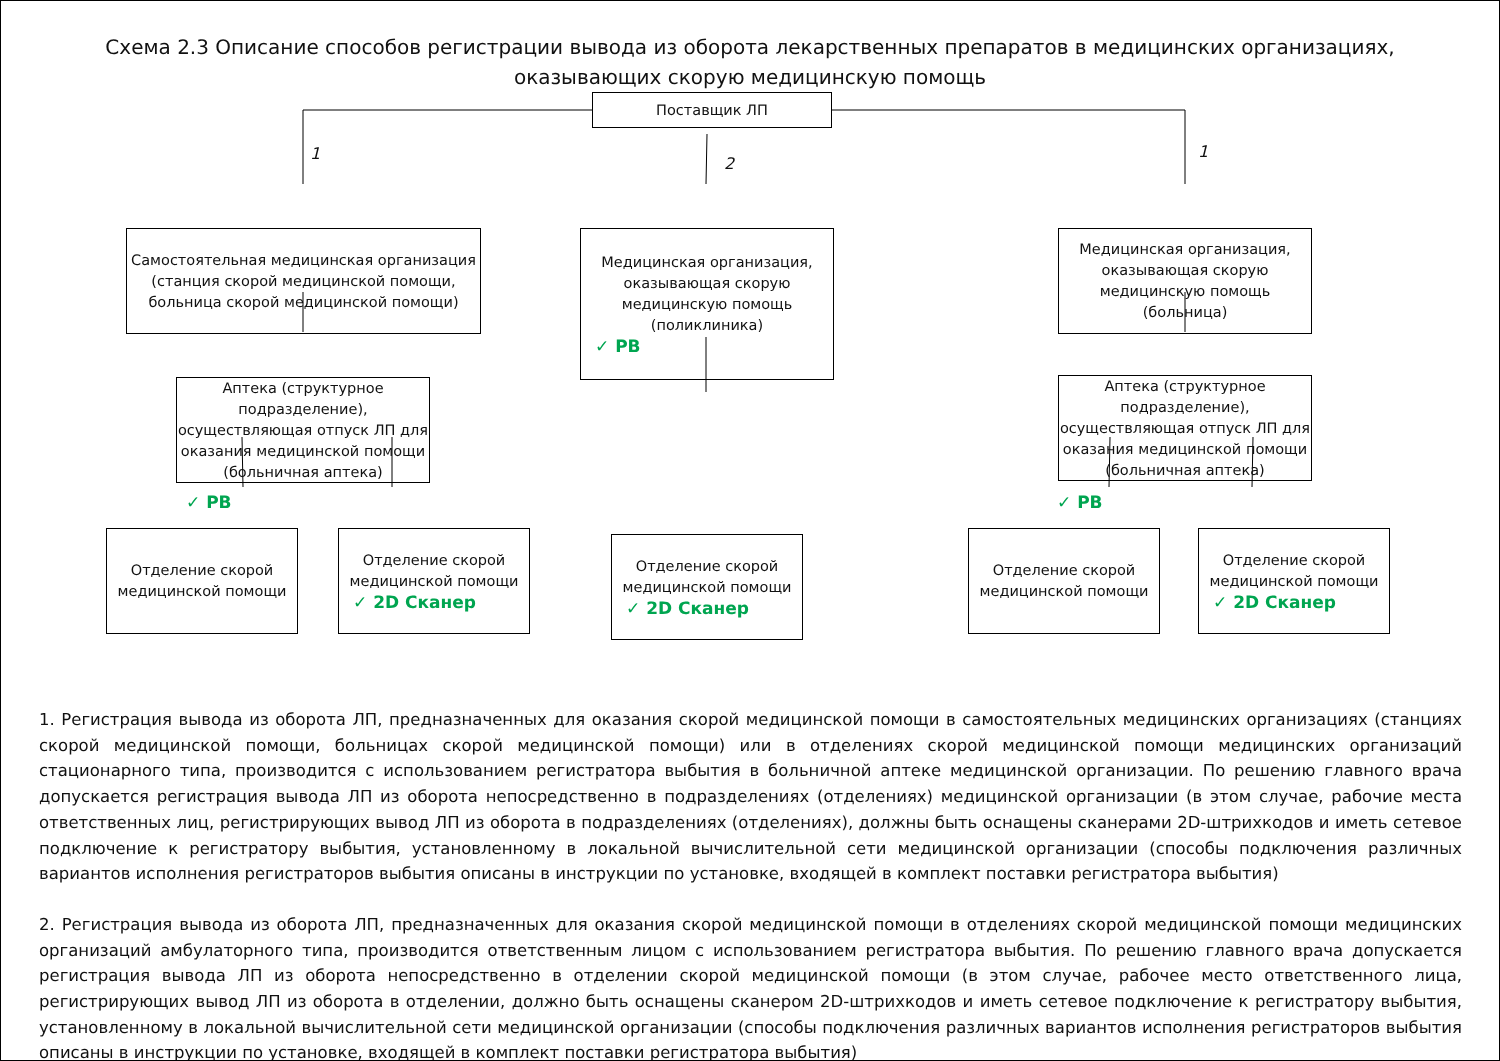Схема 2.3 Описание способов регистрации вывода из оборота лекарственных препаратов в медицинских организациях,
оказывающих скорую медицинскую помощь
Поставщик ЛП
1
2
1
Самостоятельная медицинская организация (станция скорой медицинской помощи, больница скорой медицинской помощи)
Медицинская организация, оказывающая скорую медицинскую помощь (поликлиника)
✓ РВ
Медицинская организация, оказывающая скорую медицинскую помощь (больница)
Аптека (структурное подразделение), осуществляющая отпуск ЛП для оказания медицинской помощи (больничная аптека)
Аптека (структурное подразделение), осуществляющая отпуск ЛП для оказания медицинской помощи (больничная аптека)
Отделение скорой медицинской помощи
✓ 2D Сканер
✓ РВ ✓ РВ
Отделение скорой медицинской помощи
Отделение скорой медицинской помощи
✓ 2D Сканер
Отделение скорой медицинской помощи
Отделение скорой медицинской помощи
✓ 2D Сканер
1. Регистрация вывода из оборота ЛП, предназначенных для оказания скорой медицинской помощи в самостоятельных медицинских организациях (станциях скорой медицинской помощи, больницах скорой медицинской помощи) или в отделениях скорой медицинской помощи медицинских организаций стационарного типа, производится с использованием регистратора выбытия в больничной аптеке медицинской организации. По решению главного врача допускается регистрация вывода ЛП из оборота непосредственно в подразделениях (отделениях) медицинской организации (в этом случае, рабочие места ответственных лиц, регистрирующих вывод ЛП из оборота в подразделениях (отделениях), должны быть оснащены сканерами 2D-штрихкодов и иметь сетевое подключение к регистратору выбытия, установленному в локальной вычислительной сети медицинской организации (способы подключения различных вариантов исполнения регистраторов выбытия описаны в инструкции по установке, входящей в комплект поставки регистратора выбытия)
2. Регистрация вывода из оборота ЛП, предназначенных для оказания скорой медицинской помощи в отделениях скорой медицинской помощи медицинских организаций амбулаторного типа, производится ответственным лицом с использованием регистратора выбытия. По решению главного врача допускается регистрация вывода ЛП из оборота непосредственно в отделении скорой медицинской помощи (в этом случае, рабочее место ответственного лица, регистрирующих вывод ЛП из оборота в отделении, должно быть оснащены сканером 2D-штрихкодов и иметь сетевое подключение к регистратору выбытия, установленному в локальной вычислительной сети медицинской организации (способы подключения различных вариантов исполнения регистраторов выбытия описаны в инструкции по установке, входящей в комплект поставки регистратора выбытия)